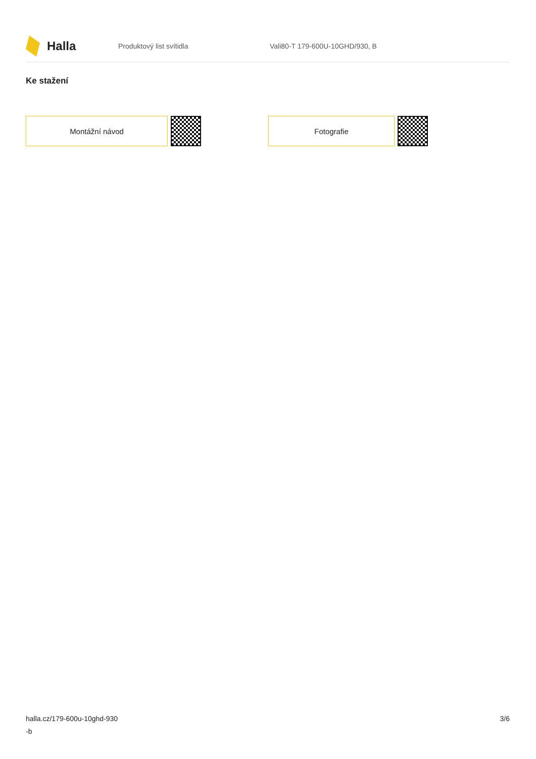Halla
Produktový list svítidla Vali80-T 179-600U-10GHD/930, B
Ke stažení
Montážní návod Fotografie
halla.cz/179-600u-10ghd-930
-b
3/6